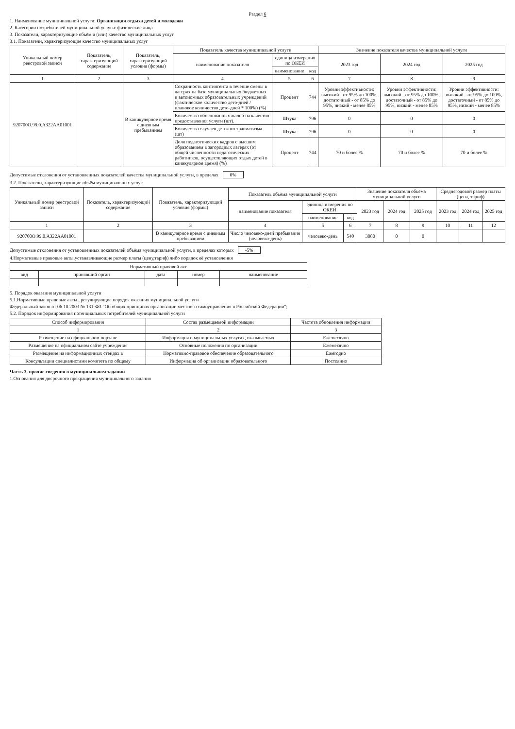Раздел 6
1. Наименование муниципальной услуги: Организация отдыха детей и молодежи
2. Категории потребителей муниципальной услуги: физические лица
3. Показатели, характеризующие объём и (или) качество муниципальных услуг
3.1. Показатели, характеризующие качество муниципальных услуг
| Уникальный номер реестровой записи | Показатель, характеризующий содержание | Показатель, характеризующий условия (формы) | Показатель качества муниципальной услуги | | | Значение показателя качества муниципальной услуги | | |
| --- | --- | --- | --- | --- | --- | --- | --- | --- |
| | | | наименование показателя | единица измерения по ОКЕИ | | 2023 год | 2024 год | 2025 год |
| | | | | наименование | код | | | |
| 1 | 2 | 3 | 4 | 5 | 6 | 7 | 8 | 9 |
| 920700О.99.0.АЗ22АА01001 | | В каникулярное время с дневным пребыванием | Сохранность контингента в течение смены в лагерях на базе муниципальных бюджетных и автономных образовательных учреждений (фактическое количество дето-дней / плановое количество дето-дней * 100%) (%) | Процент | 744 | Уровни эффективности: высокий - от 95% до 100%, достаточный - от 85% до 95%, низкий - менее 85% | Уровни эффективности: высокий - от 95% до 100%, достаточный - от 85% до 95%, низкий - менее 85% | Уровни эффективности: высокий - от 95% до 100%, достаточный - от 85% до 95%, низкий - менее 85% |
| | | | Количество обоснованных жалоб на качество предоставления услуги (шт). | Штука | 796 | 0 | 0 | 0 |
| | | | Количество случаев детского травматизма (шт) | Штука | 796 | 0 | 0 | 0 |
| | | | Доля педагогических кадров с высшим образованием в загородных лагерях (от общей численности педагогических работников, осуществляющих отдых детей в каникулярное время) (%) | Процент | 744 | 70 и более % | 70 и более % | 70 и более % |
Допустимые отклонения от установленных показателей качества муниципальной услуги, в пределах 0%
3.2. Показатели, характеризующие объём муниципальных услуг
| Уникальный номер реестровой записи | Показатель, характеризующий содержание | Показатель, характеризующий условия (формы) | Показатель объёма муниципальной услуги | | | Значение показателя объёма муниципальной услуги | | | Среднегодовой размер платы (цена, тариф) | | |
| --- | --- | --- | --- | --- | --- | --- | --- | --- | --- | --- | --- |
| | | | наименование показателя | единица измерения по ОКЕИ | | 2023 год | 2024 год | 2025 год | 2023 год | 2024 год | 2025 год |
| | | | | наименование | код | | | | | | |
| 1 | 2 | 3 | 4 | 5 | 6 | 7 | 8 | 9 | 10 | 11 | 12 |
| 920700О.99.0.АЗ22АА01001 | | В каникулярное время с дневным пребыванием | Число человеко-дней пребывания (человеко-день) | человеко-день | 540 | 3080 | 0 | 0 | | | |
Допустимые отклонения от установленных показателей объёма муниципальной услуги, в пределах которых -5%
4.Нормативные правовые акты,устанавливающие размер платы (цену,тариф) либо порядок её установления
| Нормативный правовой акт | | | | |
| --- | --- | --- | --- | --- |
| вид | принявший орган | дата | номер | наименование |
5. Порядок оказания муниципальной услуги
5.1.Нормативные правовые акты , регулирующие порядок оказания муниципальной услуги
Федеральный закон от 06.10.2003 № 131-ФЗ "Об общих принципах организации местного самоуправления в Российской Федерации";
5.2. Порядок информирования потенциальных потребителей муниципальной услуги
| Способ информирования | Состав размещаемой информации | Частота обновления информации |
| --- | --- | --- |
| 1 | 2 | 3 |
| Размещение на официальном портале | Информация о муниципальных услугах, оказываемых | Ежемесячно |
| Размещение на официальном сайте учреждения | Основные положения по организации | Ежемесячно |
| Размещение на информационных стендах в | Нормативно-правовое обеспечение образовательного | Ежегодно |
| Консультации специалистами комитета по общему | Информация об организации образовательного | Постоянно |
Часть 3. прочие сведения о муниципальном задании
1.Основания для досрочного прекращения муниципального задания